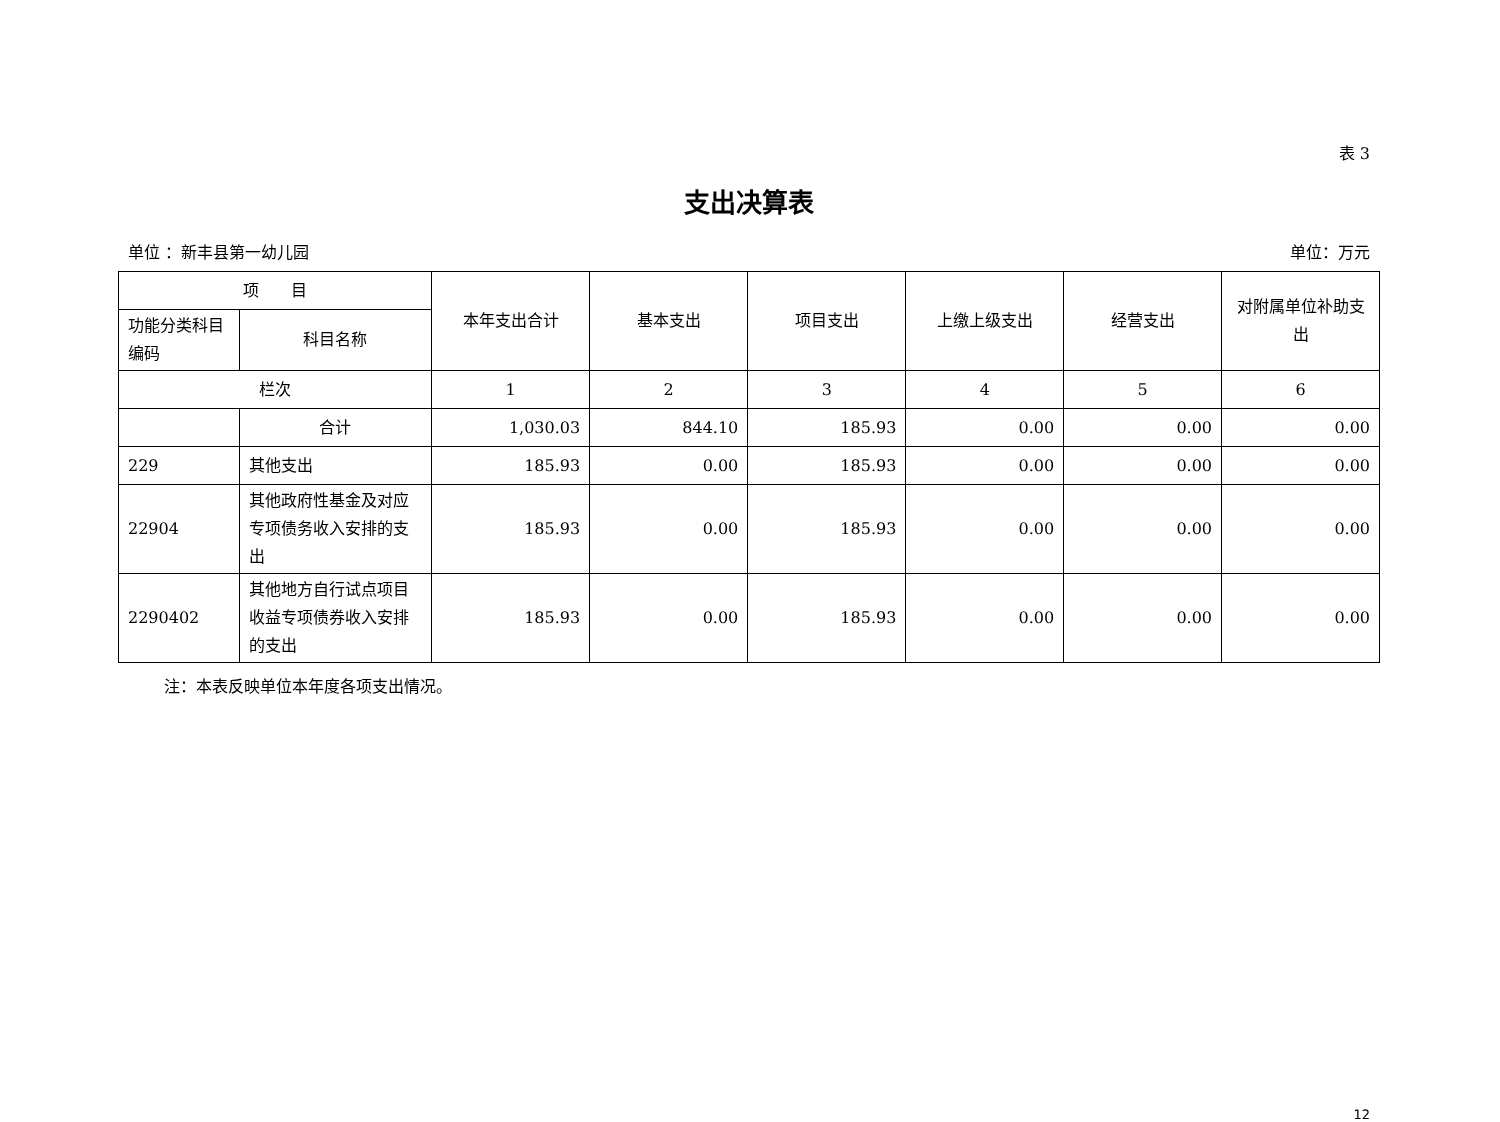表 3
支出决算表
单位 ：新丰县第一幼儿园 单位：万元
| 项 目 | | 本年支出合计 | 基本支出 | 项目支出 | 上缴上级支出 | 经营支出 | 对附属单位补助支出 |
| --- | --- | --- | --- | --- | --- | --- | --- |
| 功能分类科目编码 | 科目名称 | | | | | | |
| 栏次 | | 1 | 2 | 3 | 4 | 5 | 6 |
| | 合计 | 1,030.03 | 844.10 | 185.93 | 0.00 | 0.00 | 0.00 |
| 229 | 其他支出 | 185.93 | 0.00 | 185.93 | 0.00 | 0.00 | 0.00 |
| 22904 | 其他政府性基金及对应专项债务收入安排的支出 | 185.93 | 0.00 | 185.93 | 0.00 | 0.00 | 0.00 |
| 2290402 | 其他地方自行试点项目收益专项债券收入安排的支出 | 185.93 | 0.00 | 185.93 | 0.00 | 0.00 | 0.00 |
注：本表反映单位本年度各项支出情况。
12